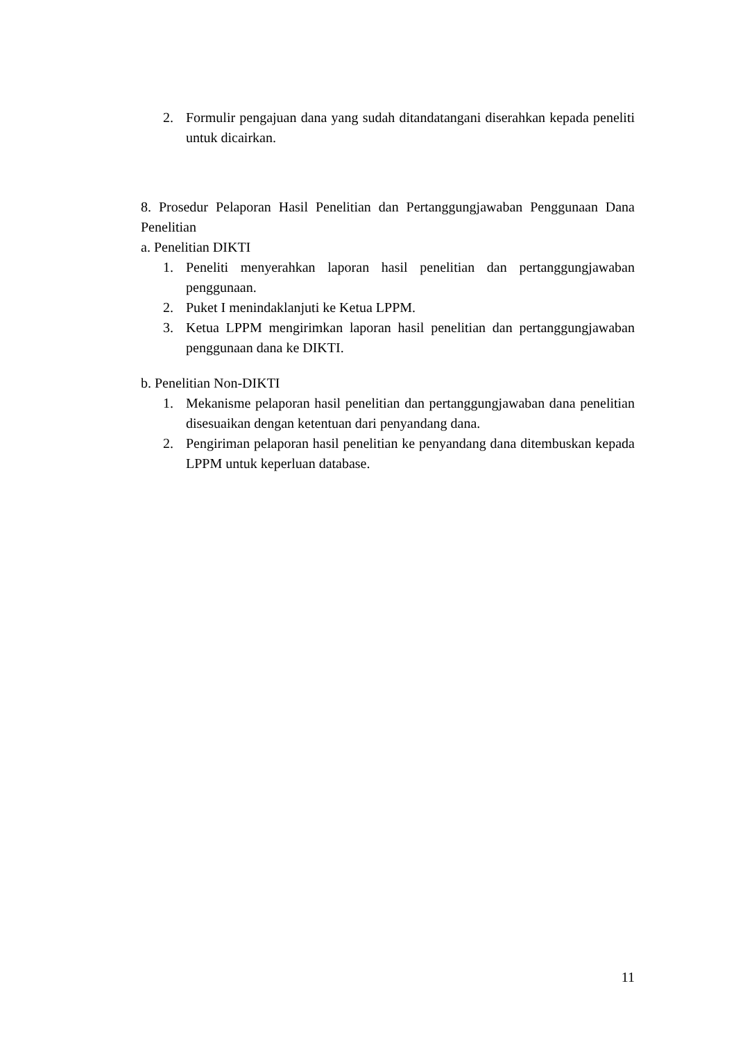2. Formulir pengajuan dana yang sudah ditandatangani diserahkan kepada peneliti untuk dicairkan.
8. Prosedur Pelaporan Hasil Penelitian dan Pertanggungjawaban Penggunaan Dana Penelitian
a. Penelitian DIKTI
1. Peneliti menyerahkan laporan hasil penelitian dan pertanggungjawaban penggunaan.
2. Puket I menindaklanjuti ke Ketua LPPM.
3. Ketua LPPM mengirimkan laporan hasil penelitian dan pertanggungjawaban penggunaan dana ke DIKTI.
b. Penelitian Non-DIKTI
1. Mekanisme pelaporan hasil penelitian dan pertanggungjawaban dana penelitian disesuaikan dengan ketentuan dari penyandang dana.
2. Pengiriman pelaporan hasil penelitian ke penyandang dana ditembuskan kepada LPPM untuk keperluan database.
11